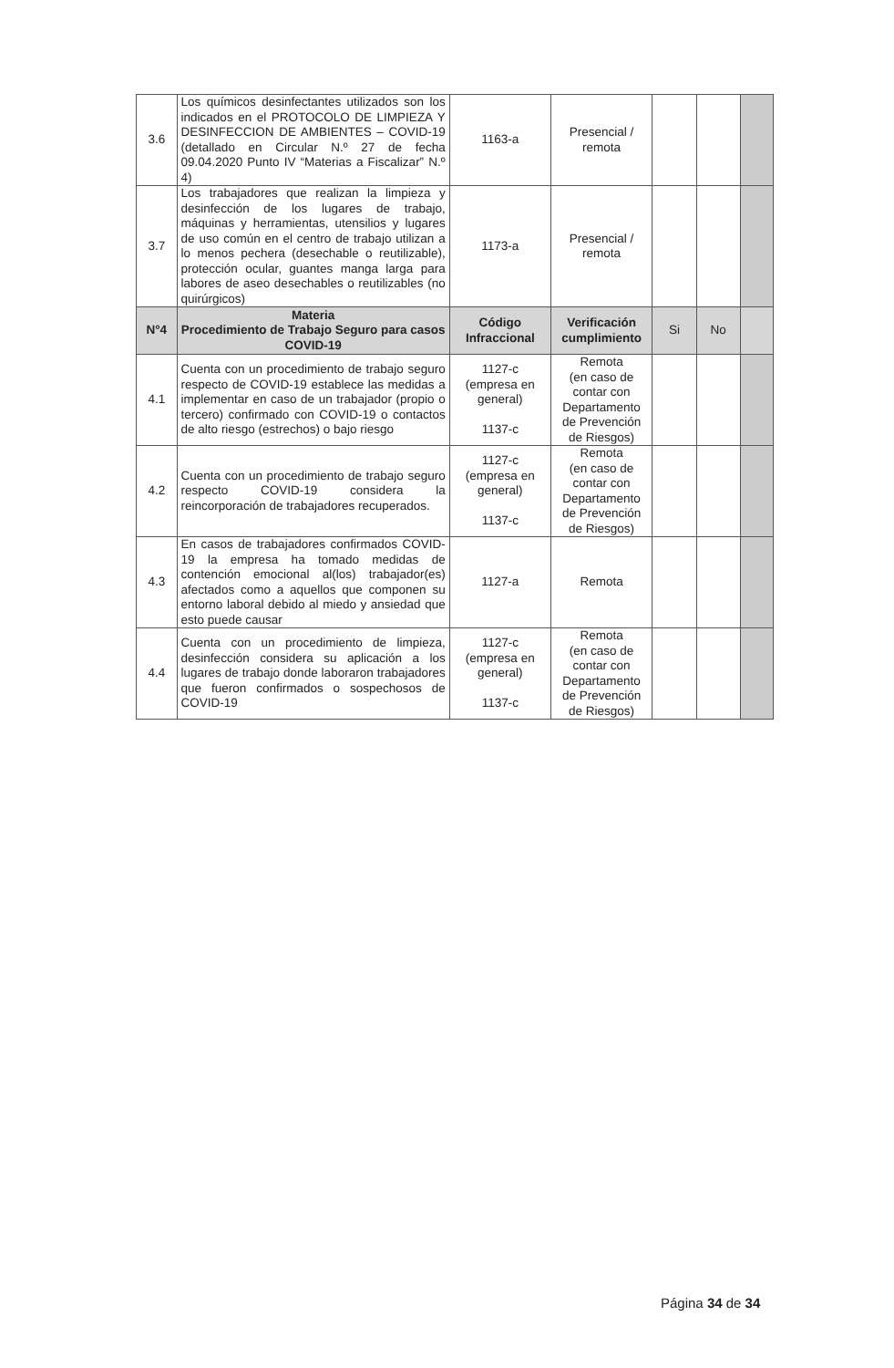| 3.6 | Los químicos desinfectantes utilizados son los indicados en el PROTOCOLO DE LIMPIEZA Y DESINFECCION DE AMBIENTES – COVID-19 (detallado en Circular N.º 27 de fecha 09.04.2020 Punto IV “Materias a Fiscalizar” N.º 4) | 1163-a | Presencial / remota | | | |
| 3.7 | Los trabajadores que realizan la limpieza y desinfección de los lugares de trabajo, máquinas y herramientas, utensilios y lugares de uso común en el centro de trabajo utilizan a lo menos pechera (desechable o reutilizable), protección ocular, guantes manga larga para labores de aseo desechables o reutilizables (no quirúrgicos) | 1173-a | Presencial / remota | | | |
| N°4 | Materia Procedimiento de Trabajo Seguro para casos COVID-19 | Código Infraccional | Verificación cumplimiento | Si | No | |
| 4.1 | Cuenta con un procedimiento de trabajo seguro respecto de COVID-19 establece las medidas a implementar en caso de un trabajador (propio o tercero) confirmado con COVID-19 o contactos de alto riesgo (estrechos) o bajo riesgo | 1127-c (empresa en general) 1137-c | Remota (en caso de contar con Departamento de Prevención de Riesgos) | | | |
| 4.2 | Cuenta con un procedimiento de trabajo seguro respecto COVID-19 considera la reincorporación de trabajadores recuperados. | 1127-c (empresa en general) 1137-c | Remota (en caso de contar con Departamento de Prevención de Riesgos) | | | |
| 4.3 | En casos de trabajadores confirmados COVID-19 la empresa ha tomado medidas de contención emocional al(los) trabajador(es) afectados como a aquellos que componen su entorno laboral debido al miedo y ansiedad que esto puede causar | 1127-a | Remota | | | |
| 4.4 | Cuenta con un procedimiento de limpieza, desinfección considera su aplicación a los lugares de trabajo donde laboraron trabajadores que fueron confirmados o sospechosos de COVID-19 | 1127-c (empresa en general) 1137-c | Remota (en caso de contar con Departamento de Prevención de Riesgos) | | | |
Página 34 de 34